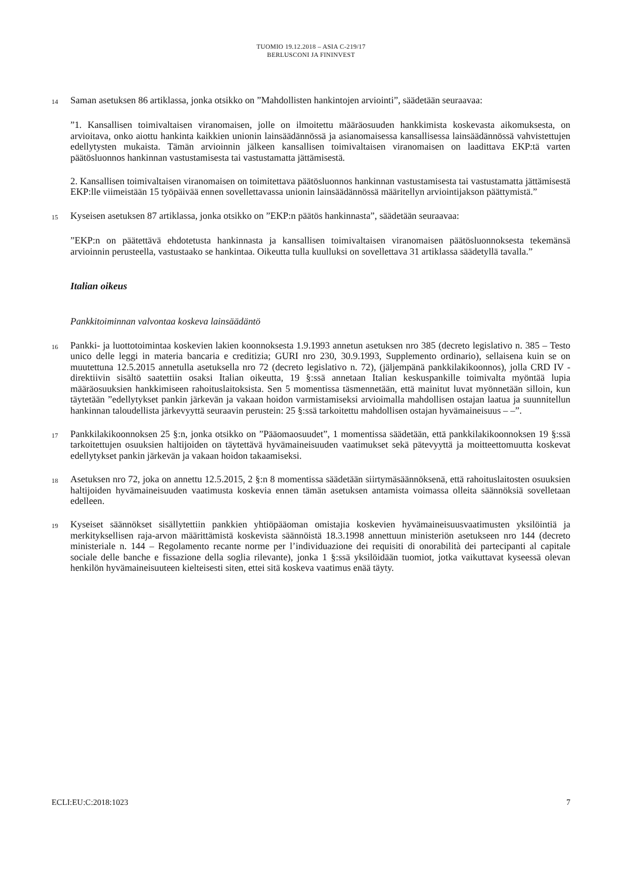TUOMIO 19.12.2018 – ASIA C-219/17
BERLUSCONI JA FININVEST
14 Saman asetuksen 86 artiklassa, jonka otsikko on ”Mahdollisten hankintojen arviointi”, säädetään seuraavaa:
”1. Kansallisen toimivaltaisen viranomaisen, jolle on ilmoitettu määräosuuden hankkimista koskevasta aikomuksesta, on arvioitava, onko aiottu hankinta kaikkien unionin lainsäädännössä ja asianomaisessa kansallisessa lainsäädännössä vahvistettujen edellytysten mukaista. Tämän arvioinnin jälkeen kansallisen toimivaltaisen viranomaisen on laadittava EKP:tä varten päätösluonnos hankinnan vastustamisesta tai vastustamatta jättämisestä.
2. Kansallisen toimivaltaisen viranomaisen on toimitettava päätösluonnos hankinnan vastustamisesta tai vastustamatta jättämisestä EKP:lle viimeistään 15 työpäivää ennen sovellettavassa unionin lainsäädännössä määritellyn arviointijakson päättymistä.”
15 Kyseisen asetuksen 87 artiklassa, jonka otsikko on ”EKP:n päätös hankinnasta”, säädetään seuraavaa:
”EKP:n on päätettävä ehdotetusta hankinnasta ja kansallisen toimivaltaisen viranomaisen päätösluonnoksesta tekemänsä arvioinnin perusteella, vastustaako se hankintaa. Oikeutta tulla kuulluksi on sovellettava 31 artiklassa säädetyllä tavalla.”
Italian oikeus
Pankkitoiminnan valvontaa koskeva lainsäädäntö
16 Pankki- ja luottotoimintaa koskevien lakien koonnoksesta 1.9.1993 annetun asetuksen nro 385 (decreto legislativo n. 385 – Testo unico delle leggi in materia bancaria e creditizia; GURI nro 230, 30.9.1993, Supplemento ordinario), sellaisena kuin se on muutettuna 12.5.2015 annetulla asetuksella nro 72 (decreto legislativo n. 72), (jäljempänä pankkilakikoonnos), jolla CRD IV -direktiivin sisältö saatettiin osaksi Italian oikeutta, 19 §:ssä annetaan Italian keskuspankille toimivalta myöntää lupia määräosuuksien hankkimiseen rahoituslaitoksista. Sen 5 momentissa täsmennetään, että mainitut luvat myönnetään silloin, kun täytetään ”edellytykset pankin järkevän ja vakaan hoidon varmistamiseksi arvioimalla mahdollisen ostajan laatua ja suunnitellun hankinnan taloudellista järkevyyttä seuraavin perustein: 25 §:ssä tarkoitettu mahdollisen ostajan hyvämaineisuus – –”.
17 Pankkilakikoonnoksen 25 §:n, jonka otsikko on ”Pääomaosuudet”, 1 momentissa säädetään, että pankkilakikoonnoksen 19 §:ssä tarkoitettujen osuuksien haltijoiden on täytettävä hyvämaineisuuden vaatimukset sekä pätevyyttä ja moitteettomuutta koskevat edellytykset pankin järkevän ja vakaan hoidon takaamiseksi.
18 Asetuksen nro 72, joka on annettu 12.5.2015, 2 §:n 8 momentissa säädetään siirtymäsäännöksenä, että rahoituslaitosten osuuksien haltijoiden hyvämaineisuuden vaatimusta koskevia ennen tämän asetuksen antamista voimassa olleita säännöksiä sovelletaan edelleen.
19 Kyseiset säännökset sisällytettiin pankkien yhtiöpääoman omistajia koskevien hyvämaineisuusvaatimusten yksilöintiä ja merkityksellisen raja-arvon määrittämistä koskevista säännöistä 18.3.1998 annettuun ministeriön asetukseen nro 144 (decreto ministeriale n. 144 – Regolamento recante norme per l’individuazione dei requisiti di onorabilità dei partecipanti al capitale sociale delle banche e fissazione della soglia rilevante), jonka 1 §:ssä yksilöidään tuomiot, jotka vaikuttavat kyseessä olevan henkilön hyvämaineisuuteen kielteisesti siten, ettei sitä koskeva vaatimus enää täyty.
ECLI:EU:C:2018:1023 7